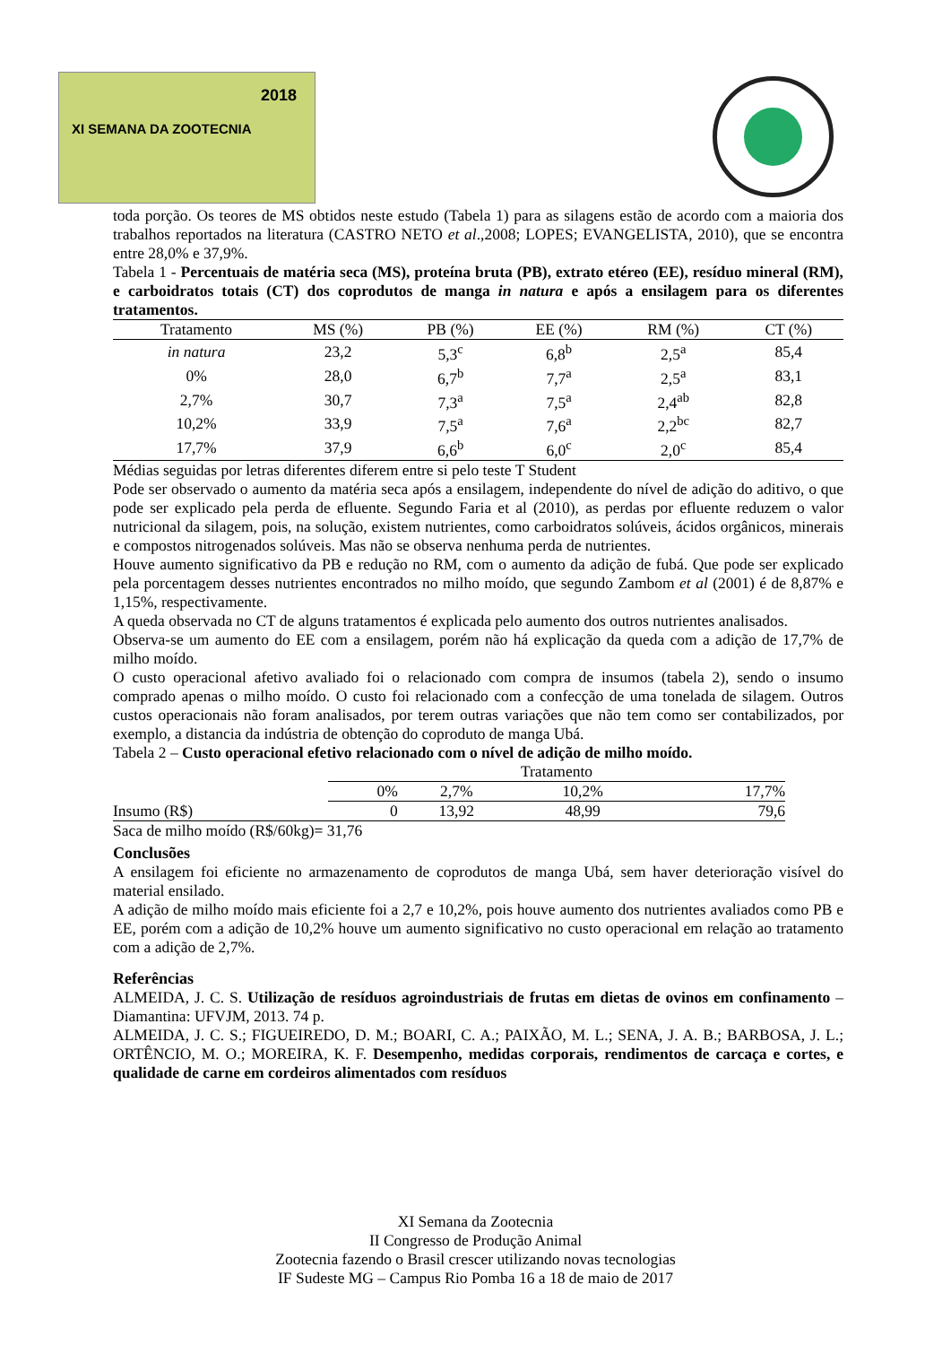2018
XI SEMANA DA ZOOTECNIA
toda porção. Os teores de MS obtidos neste estudo (Tabela 1) para as silagens estão de acordo com a maioria dos trabalhos reportados na literatura (CASTRO NETO et al.,2008; LOPES; EVANGELISTA, 2010), que se encontra entre 28,0% e 37,9%.
Tabela 1 - Percentuais de matéria seca (MS), proteína bruta (PB), extrato etéreo (EE), resíduo mineral (RM), e carboidratos totais (CT) dos coprodutos de manga in natura e após a ensilagem para os diferentes tratamentos.
| Tratamento | MS (%) | PB (%) | EE (%) | RM (%) | CT (%) |
| --- | --- | --- | --- | --- | --- |
| in natura | 23,2 | 5,3<sup>c</sup> | 6,8<sup>b</sup> | 2,5<sup>a</sup> | 85,4 |
| 0% | 28,0 | 6,7<sup>b</sup> | 7,7<sup>a</sup> | 2,5<sup>a</sup> | 83,1 |
| 2,7% | 30,7 | 7,3<sup>a</sup> | 7,5<sup>a</sup> | 2,4<sup>ab</sup> | 82,8 |
| 10,2% | 33,9 | 7,5<sup>a</sup> | 7,6<sup>a</sup> | 2,2<sup>bc</sup> | 82,7 |
| 17,7% | 37,9 | 6,6<sup>b</sup> | 6,0<sup>c</sup> | 2,0<sup>c</sup> | 85,4 |
Médias seguidas por letras diferentes diferem entre si pelo teste T Student
Pode ser observado o aumento da matéria seca após a ensilagem, independente do nível de adição do aditivo, o que pode ser explicado pela perda de efluente. Segundo Faria et al (2010), as perdas por efluente reduzem o valor nutricional da silagem, pois, na solução, existem nutrientes, como carboidratos solúveis, ácidos orgânicos, minerais e compostos nitrogenados solúveis. Mas não se observa nenhuma perda de nutrientes.
Houve aumento significativo da PB e redução no RM, com o aumento da adição de fubá. Que pode ser explicado pela porcentagem desses nutrientes encontrados no milho moído, que segundo Zambom et al (2001) é de 8,87% e 1,15%, respectivamente.
A queda observada no CT de alguns tratamentos é explicada pelo aumento dos outros nutrientes analisados.
Observa-se um aumento do EE com a ensilagem, porém não há explicação da queda com a adição de 17,7% de milho moído.
O custo operacional afetivo avaliado foi o relacionado com compra de insumos (tabela 2), sendo o insumo comprado apenas o milho moído. O custo foi relacionado com a confecção de uma tonelada de silagem. Outros custos operacionais não foram analisados, por terem outras variações que não tem como ser contabilizados, por exemplo, a distancia da indústria de obtenção do coproduto de manga Ubá.
Tabela 2 – Custo operacional efetivo relacionado com o nível de adição de milho moído.
| | Tratamento | | | |
| --- | --- | --- | --- | --- |
| | 0% | 2,7% | 10,2% | 17,7% |
| Insumo (R$) | 0 | 13,92 | 48,99 | 79,6 |
Saca de milho moído (R$/60kg)= 31,76
Conclusões
A ensilagem foi eficiente no armazenamento de coprodutos de manga Ubá, sem haver deterioração visível do material ensilado.
A adição de milho moído mais eficiente foi a 2,7 e 10,2%, pois houve aumento dos nutrientes avaliados como PB e EE, porém com a adição de 10,2% houve um aumento significativo no custo operacional em relação ao tratamento com a adição de 2,7%.
Referências
ALMEIDA, J. C. S. Utilização de resíduos agroindustriais de frutas em dietas de ovinos em confinamento – Diamantina: UFVJM, 2013. 74 p.
ALMEIDA, J. C. S.; FIGUEIREDO, D. M.; BOARI, C. A.; PAIXÃO, M. L.; SENA, J. A. B.; BARBOSA, J. L.; ORTÊNCIO, M. O.; MOREIRA, K. F. Desempenho, medidas corporais, rendimentos de carcaça e cortes, e qualidade de carne em cordeiros alimentados com resíduos
XI Semana da Zootecnia
II Congresso de Produção Animal
Zootecnia fazendo o Brasil crescer utilizando novas tecnologias
IF Sudeste MG – Campus Rio Pomba 16 a 18 de maio de 2017